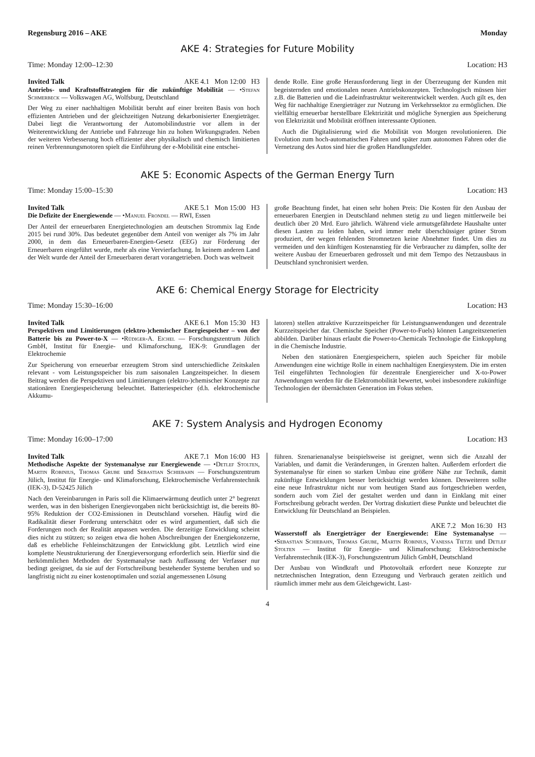Regensburg 2016 – AKE Monday
AKE 4: Strategies for Future Mobility
Time: Monday 12:00–12:30 Location: H3
Invited Talk AKE 4.1 Mon 12:00 H3
Antriebs- und Kraftstoffstrategien für die zukünftige Mobilität — •Stefan Schmerbeck — Volkswagen AG, Wolfsburg, Deutschland
Der Weg zu einer nachhaltigen Mobilität beruht auf einer breiten Basis von hoch effizienten Antrieben und der gleichzeitigen Nutzung dekarbonisierter Energieträger. Dabei liegt die Verantwortung der Automobilindustrie vor allem in der Weiterentwicklung der Antriebe und Fahrzeuge hin zu hohen Wirkungsgraden. Neben der weiteren Verbesserung hoch effizienter aber physikalisch und chemisch limitierten reinen Verbrennungsmotoren spielt die Einführung der e-Mobilität eine entschei-
dende Rolle. Eine große Herausforderung liegt in der Überzeugung der Kunden mit begeisternden und emotionalen neuen Antriebskonzepten. Technologisch müssen hier z.B. die Batterien und die Ladeinfrastruktur weiterentwickelt werden. Auch gilt es, den Weg für nachhaltige Energieträger zur Nutzung im Verkehrssektor zu ermöglichen. Die vielfältig erneuerbar herstellbare Elektrizität und mögliche Synergien aus Speicherung von Elektrizität und Mobilität eröffnen interessante Optionen.
Auch die Digitalisierung wird die Mobilität von Morgen revolutionieren. Die Evolution zum hoch-automatischen Fahren und später zum autonomen Fahren oder die Vernetzung des Autos sind hier die großen Handlungsfelder.
AKE 5: Economic Aspects of the German Energy Turn
Time: Monday 15:00–15:30 Location: H3
Invited Talk AKE 5.1 Mon 15:00 H3
Die Defizite der Energiewende — •Manuel Frondel — RWI, Essen
Der Anteil der erneuerbaren Energietechnologien am deutschen Strommix lag Ende 2015 bei rund 30%. Das bedeutet gegenüber dem Anteil von weniger als 7% im Jahr 2000, in dem das Erneuerbaren-Energien-Gesetz (EEG) zur Förderung der Erneuerbaren eingeführt wurde, mehr als eine Vervierfachung. In keinem anderen Land der Welt wurde der Anteil der Erneuerbaren derart vorangetrieben. Doch was weltweit
große Beachtung findet, hat einen sehr hohen Preis: Die Kosten für den Ausbau der erneuerbaren Energien in Deutschland nehmen stetig zu und liegen mittlerweile bei deutlich über 20 Mrd. Euro jährlich. Während viele armutsgefährdete Haushalte unter diesen Lasten zu leiden haben, wird immer mehr überschüssiger grüner Strom produziert, der wegen fehlenden Stromnetzen keine Abnehmer findet. Um dies zu vermeiden und den künftigen Kostenanstieg für die Verbraucher zu dämpfen, sollte der weitere Ausbau der Erneuerbaren gedrosselt und mit dem Tempo des Netzausbaus in Deutschland synchronisiert werden.
AKE 6: Chemical Energy Storage for Electricity
Time: Monday 15:30–16:00 Location: H3
Invited Talk AKE 6.1 Mon 15:30 H3
Perspektiven und Limitierungen (elektro-)chemischer Energiespeicher – von der Batterie bis zu Power-to-X — •Rüdiger-A. Eichel — Forschungszentrum Jülich GmbH, Institut für Energie- und Klimaforschung, IEK-9: Grundlagen der Elektrochemie
Zur Speicherung von erneuerbar erzeugtem Strom sind unterschiedliche Zeitskalen relevant - vom Leistungsspeicher bis zum saisonalen Langzeitspeicher. In diesem Beitrag werden die Perspektiven und Limitierungen (elektro-)chemischer Konzepte zur stationären Energiespeicherung beleuchtet. Batteriespeicher (d.h. elektrochemische Akkumu-
latoren) stellen attraktive Kurzzeitspeicher für Leistungsanwendungen und dezentrale Kurzzeitspeicher dar. Chemische Speicher (Power-to-Fuels) können Langzeitszenerien abbilden. Darüber hinaus erlaubt die Power-to-Chemicals Technologie die Einkopplung in die Chemische Industrie.
Neben den stationären Energiespeichern, spielen auch Speicher für mobile Anwendungen eine wichtige Rolle in einem nachhaltigen Energiesystem. Die im ersten Teil eingeführten Technologien für dezentrale Energiereicher und X-to-Power Anwendungen werden für die Elektromobilität bewertet, wobei insbesondere zukünftige Technologien der übernächsten Generation im Fokus stehen.
AKE 7: System Analysis and Hydrogen Economy
Time: Monday 16:00–17:00 Location: H3
Invited Talk AKE 7.1 Mon 16:00 H3
Methodische Aspekte der Systemanalyse zur Energiewende — •Detlef Stolten, Martin Robinius, Thomas Grube und Sebastian Schiebahn — Forschungszentrum Jülich, Institut für Energie- und Klimaforschung, Elektrochemische Verfahrenstechnik (IEK-3), D-52425 Jülich
Nach den Vereinbarungen in Paris soll die Klimaerwärmung deutlich unter 2° begrenzt werden, was in den bisherigen Energievorgaben nicht berücksichtigt ist, die bereits 80-95% Reduktion der CO2-Emissionen in Deutschland vorsehen. Häufig wird die Radikalität dieser Forderung unterschätzt oder es wird argumentiert, daß sich die Forderungen noch der Realität anpassen werden. Die derzeitige Entwicklung scheint dies nicht zu stützen; so zeigen etwa die hohen Abschreibungen der Energiekonzerne, daß es erhebliche Fehleinschätzungen der Entwicklung gibt. Letztlich wird eine komplette Neustrukturierung der Energieversorgung erforderlich sein. Hierfür sind die herkömmlichen Methoden der Systemanalyse nach Auffassung der Verfasser nur bedingt geeignet, da sie auf der Fortschreibung bestehender Systeme beruhen und so langfristig nicht zu einer kostenoptimalen und sozial angemessenen Lösung
führen. Szenarienanalyse beispielsweise ist geeignet, wenn sich die Anzahl der Variablen, und damit die Veränderungen, in Grenzen halten. Außerdem erfordert die Systemanalyse für einen so starken Umbau eine größere Nähe zur Technik, damit zukünftige Entwicklungen besser berücksichtigt werden können. Desweiteren sollte eine neue Infrastruktur nicht nur vom heutigen Stand aus fortgeschrieben werden, sondern auch vom Ziel der gestaltet werden und dann in Einklang mit einer Fortschreibung gebracht werden. Der Vortrag diskutiert diese Punkte und beleuchtet die Entwicklung für Deutschland an Beispielen.
AKE 7.2 Mon 16:30 H3
Wasserstoff als Energieträger der Energiewende: Eine Systemanalyse — •Sebastian Schiebahn, Thomas Grube, Martin Robinius, Vanessa Tietze und Detlef Stolten — Institut für Energie- und Klimaforschung: Elektrochemische Verfahrenstechnik (IEK-3), Forschungszentrum Jülich GmbH, Deutschland
Der Ausbau von Windkraft und Photovoltaik erfordert neue Konzepte zur netztechnischen Integration, denn Erzeugung und Verbrauch geraten zeitlich und räumlich immer mehr aus dem Gleichgewicht. Last-
4